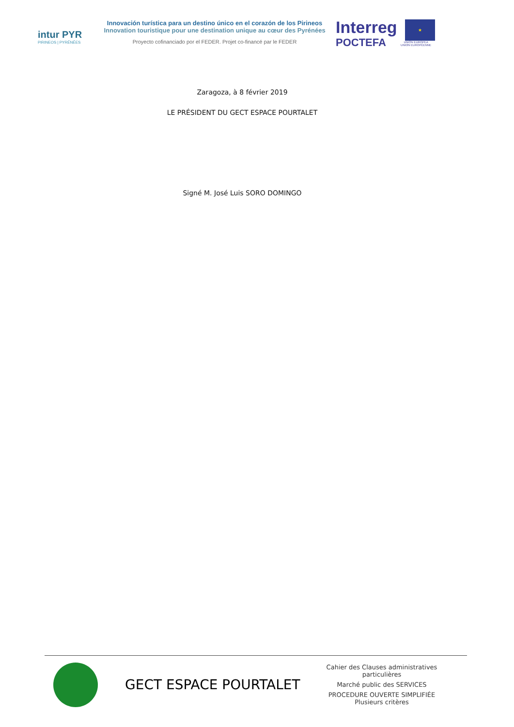intur PYR
PIRINEOS | PYRÉNÉES
Innovación turística para un destino único en el corazón de los Pirineos
Innovation touristique pour une destination unique au cœur des Pyrénées
Proyecto cofinanciado por el FEDER. Projet co-financé par le FEDER
Interreg
POCTEFA
★
UNIÓN EUROPEA
UNION EUROPÉENNE
Zaragoza, à 8 février 2019
LE PRÉSIDENT DU GECT ESPACE POURTALET
Signé M. José Luis SORO DOMINGO
GECT ESPACE POURTALET
Cahier des Clauses administratives particulières
Marché public des SERVICES
PROCEDURE OUVERTE SIMPLIFIÉE
Plusieurs critères